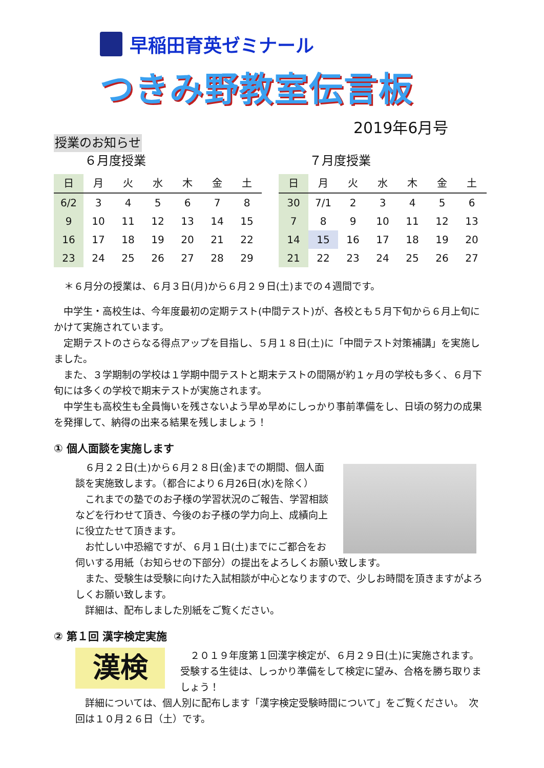早稲田育英ゼミナール
つきみ野教室伝言板
2019年6月号
授業のお知らせ
６月度授業
| 日 | 月 | 火 | 水 | 木 | 金 | 土 |
| --- | --- | --- | --- | --- | --- | --- |
| 6/2 | 3 | 4 | 5 | 6 | 7 | 8 |
| 9 | 10 | 11 | 12 | 13 | 14 | 15 |
| 16 | 17 | 18 | 19 | 20 | 21 | 22 |
| 23 | 24 | 25 | 26 | 27 | 28 | 29 |
７月度授業
| 日 | 月 | 火 | 水 | 木 | 金 | 土 |
| --- | --- | --- | --- | --- | --- | --- |
| 30 | 7/1 | 2 | 3 | 4 | 5 | 6 |
| 7 | 8 | 9 | 10 | 11 | 12 | 13 |
| 14 | 15 | 16 | 17 | 18 | 19 | 20 |
| 21 | 22 | 23 | 24 | 25 | 26 | 27 |
＊６月分の授業は、６月３日(月)から６月２９日(土)までの４週間です。
　中学生・高校生は、今年度最初の定期テスト(中間テスト)が、各校とも５月下旬から６月上旬にかけて実施されています。
　定期テストのさらなる得点アップを目指し、５月１８日(土)に「中間テスト対策補講」を実施しました。
　また、３学期制の学校は１学期中間テストと期末テストの間隔が約１ヶ月の学校も多く、６月下旬には多くの学校で期末テストが実施されます。
　中学生も高校生も全員悔いを残さないよう早め早めにしっかり事前準備をし、日頃の努力の成果を発揮して、納得の出来る結果を残しましょう！
① 個人面談を実施します
　６月２２日(土)から６月２８日(金)までの期間、個人面談を実施致します。（都合により６月26日(水)を除く）
　これまでの塾でのお子様の学習状況のご報告、学習相談などを行わせて頂き、今後のお子様の学力向上、成績向上に役立たせて頂きます。
　お忙しい中恐縮ですが、６月１日(土)までにご都合をお伺いする用紙（お知らせの下部分）の提出をよろしくお願い致します。
　また、受験生は受験に向けた入試相談が中心となりますので、少しお時間を頂きますがよろしくお願い致します。
　詳細は、配布しました別紙をご覧ください。
② 第１回 漢字検定実施
漢検
　２０１９年度第１回漢字検定が、６月２９日(土)に実施されます。受験する生徒は、しっかり準備をして検定に望み、合格を勝ち取りましょう！
　詳細については、個人別に配布します「漢字検定受験時間について」をご覧ください。　次回は１０月２６日（土）です。